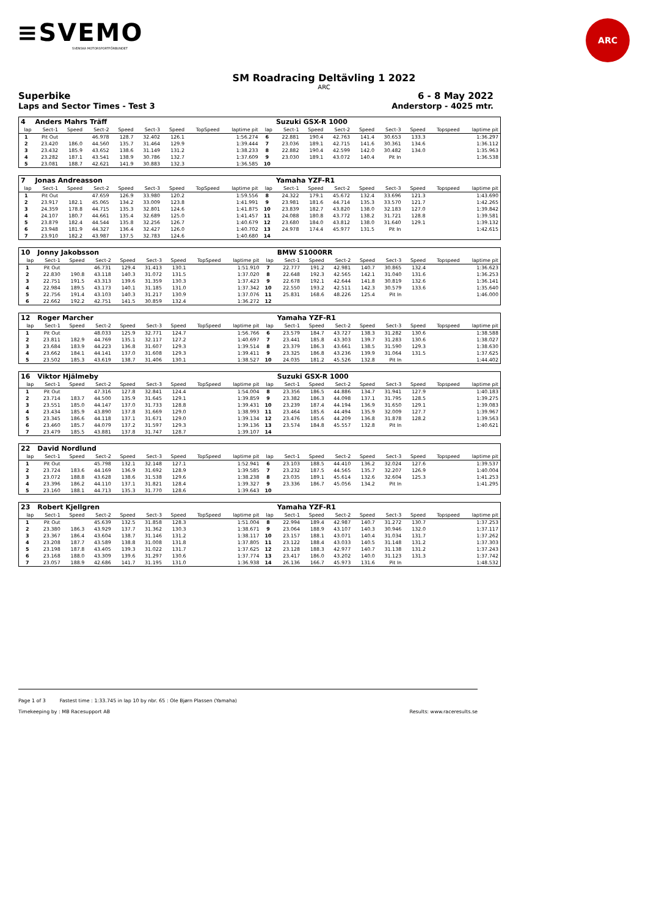≡SVEMO
SVENSKA MOTORSPORTFÖRBUNDET
ARC
SM Roadracing Deltävling 1 2022
ARC
Superbike 6 - 8 May 2022
Laps and Sector Times - Test 3 Anderstorp - 4025 mtr.
| 4 | Anders Mahrs Träff | | | | | | | | | Suzuki GSX-R 1000 | | | | | | | |
| lap | Sect-1 | Speed | Sect-2 | Speed | Sect-3 | Speed | TopSpeed | laptime pit | lap | Sect-1 | Speed | Sect-2 | Speed | Sect-3 | Speed | Topspeed | laptime pit |
| 1 | Pit Out | | 46.978 | 128.7 | 32.402 | 126.1 | | 1:56.274 | 6 | 22.881 | 190.4 | 42.763 | 141.4 | 30.653 | 133.3 | | 1:36.297 |
| 2 | 23.420 | 186.0 | 44.560 | 135.7 | 31.464 | 129.9 | | 1:39.444 | 7 | 23.036 | 189.1 | 42.715 | 141.6 | 30.361 | 134.6 | | 1:36.112 |
| 3 | 23.432 | 185.9 | 43.652 | 138.6 | 31.149 | 131.2 | | 1:38.233 | 8 | 22.882 | 190.4 | 42.599 | 142.0 | 30.482 | 134.0 | | 1:35.963 |
| 4 | 23.282 | 187.1 | 43.541 | 138.9 | 30.786 | 132.7 | | 1:37.609 | 9 | 23.030 | 189.1 | 43.072 | 140.4 | Pit In | | | 1:36.538 |
| 5 | 23.081 | 188.7 | 42.621 | 141.9 | 30.883 | 132.3 | | 1:36.585 | 10 | | | | | | | | |
| 7 | Jonas Andreasson | | | | | | | | | Yamaha YZF-R1 | | | | | | | |
| lap | Sect-1 | Speed | Sect-2 | Speed | Sect-3 | Speed | TopSpeed | laptime pit | lap | Sect-1 | Speed | Sect-2 | Speed | Sect-3 | Speed | Topspeed | laptime pit |
| 1 | Pit Out | | 47.659 | 126.9 | 33.980 | 120.2 | | 1:59.556 | 8 | 24.322 | 179.1 | 45.672 | 132.4 | 33.696 | 121.3 | | 1:43.690 |
| 2 | 23.917 | 182.1 | 45.065 | 134.2 | 33.009 | 123.8 | | 1:41.991 | 9 | 23.981 | 181.6 | 44.714 | 135.3 | 33.570 | 121.7 | | 1:42.265 |
| 3 | 24.359 | 178.8 | 44.715 | 135.3 | 32.801 | 124.6 | | 1:41.875 | 10 | 23.839 | 182.7 | 43.820 | 138.0 | 32.183 | 127.0 | | 1:39.842 |
| 4 | 24.107 | 180.7 | 44.661 | 135.4 | 32.689 | 125.0 | | 1:41.457 | 11 | 24.088 | 180.8 | 43.772 | 138.2 | 31.721 | 128.8 | | 1:39.581 |
| 5 | 23.879 | 182.4 | 44.544 | 135.8 | 32.256 | 126.7 | | 1:40.679 | 12 | 23.680 | 184.0 | 43.812 | 138.0 | 31.640 | 129.1 | | 1:39.132 |
| 6 | 23.948 | 181.9 | 44.327 | 136.4 | 32.427 | 126.0 | | 1:40.702 | 13 | 24.978 | 174.4 | 45.977 | 131.5 | Pit In | | | 1:42.615 |
| 7 | 23.910 | 182.2 | 43.987 | 137.5 | 32.783 | 124.6 | | 1:40.680 | 14 | | | | | | | | |
| 10 | Jonny Jakobsson | | | | | | | | | BMW S1000RR | | | | | | | |
| lap | Sect-1 | Speed | Sect-2 | Speed | Sect-3 | Speed | TopSpeed | laptime pit | lap | Sect-1 | Speed | Sect-2 | Speed | Sect-3 | Speed | Topspeed | laptime pit |
| 1 | Pit Out | | 46.731 | 129.4 | 31.413 | 130.1 | | 1:51.910 | 7 | 22.777 | 191.2 | 42.981 | 140.7 | 30.865 | 132.4 | | 1:36.623 |
| 2 | 22.830 | 190.8 | 43.118 | 140.3 | 31.072 | 131.5 | | 1:37.020 | 8 | 22.648 | 192.3 | 42.565 | 142.1 | 31.040 | 131.6 | | 1:36.253 |
| 3 | 22.751 | 191.5 | 43.313 | 139.6 | 31.359 | 130.3 | | 1:37.423 | 9 | 22.678 | 192.1 | 42.644 | 141.8 | 30.819 | 132.6 | | 1:36.141 |
| 4 | 22.984 | 189.5 | 43.173 | 140.1 | 31.185 | 131.0 | | 1:37.342 | 10 | 22.550 | 193.2 | 42.511 | 142.3 | 30.579 | 133.6 | | 1:35.640 |
| 5 | 22.756 | 191.4 | 43.103 | 140.3 | 31.217 | 130.9 | | 1:37.076 | 11 | 25.831 | 168.6 | 48.226 | 125.4 | Pit In | | | 1:46.000 |
| 6 | 22.662 | 192.2 | 42.751 | 141.5 | 30.859 | 132.4 | | 1:36.272 | 12 | | | | | | | | |
| 12 | Roger Marcher | | | | | | | | | Yamaha YZF-R1 | | | | | | | |
| lap | Sect-1 | Speed | Sect-2 | Speed | Sect-3 | Speed | TopSpeed | laptime pit | lap | Sect-1 | Speed | Sect-2 | Speed | Sect-3 | Speed | Topspeed | laptime pit |
| 1 | Pit Out | | 48.033 | 125.9 | 32.771 | 124.7 | | 1:56.766 | 6 | 23.579 | 184.7 | 43.727 | 138.3 | 31.282 | 130.6 | | 1:38.588 |
| 2 | 23.811 | 182.9 | 44.769 | 135.1 | 32.117 | 127.2 | | 1:40.697 | 7 | 23.441 | 185.8 | 43.303 | 139.7 | 31.283 | 130.6 | | 1:38.027 |
| 3 | 23.684 | 183.9 | 44.223 | 136.8 | 31.607 | 129.3 | | 1:39.514 | 8 | 23.379 | 186.3 | 43.661 | 138.5 | 31.590 | 129.3 | | 1:38.630 |
| 4 | 23.662 | 184.1 | 44.141 | 137.0 | 31.608 | 129.3 | | 1:39.411 | 9 | 23.325 | 186.8 | 43.236 | 139.9 | 31.064 | 131.5 | | 1:37.625 |
| 5 | 23.502 | 185.3 | 43.619 | 138.7 | 31.406 | 130.1 | | 1:38.527 | 10 | 24.035 | 181.2 | 45.526 | 132.8 | Pit In | | | 1:44.402 |
| 16 | Viktor Hjälmeby | | | | | | | | | Suzuki GSX-R 1000 | | | | | | | |
| lap | Sect-1 | Speed | Sect-2 | Speed | Sect-3 | Speed | TopSpeed | laptime pit | lap | Sect-1 | Speed | Sect-2 | Speed | Sect-3 | Speed | Topspeed | laptime pit |
| 1 | Pit Out | | 47.316 | 127.8 | 32.841 | 124.4 | | 1:54.004 | 8 | 23.356 | 186.5 | 44.886 | 134.7 | 31.941 | 127.9 | | 1:40.183 |
| 2 | 23.714 | 183.7 | 44.500 | 135.9 | 31.645 | 129.1 | | 1:39.859 | 9 | 23.382 | 186.3 | 44.098 | 137.1 | 31.795 | 128.5 | | 1:39.275 |
| 3 | 23.551 | 185.0 | 44.147 | 137.0 | 31.733 | 128.8 | | 1:39.431 | 10 | 23.239 | 187.4 | 44.194 | 136.9 | 31.650 | 129.1 | | 1:39.083 |
| 4 | 23.434 | 185.9 | 43.890 | 137.8 | 31.669 | 129.0 | | 1:38.993 | 11 | 23.464 | 185.6 | 44.494 | 135.9 | 32.009 | 127.7 | | 1:39.967 |
| 5 | 23.345 | 186.6 | 44.118 | 137.1 | 31.671 | 129.0 | | 1:39.134 | 12 | 23.476 | 185.6 | 44.209 | 136.8 | 31.878 | 128.2 | | 1:39.563 |
| 6 | 23.460 | 185.7 | 44.079 | 137.2 | 31.597 | 129.3 | | 1:39.136 | 13 | 23.574 | 184.8 | 45.557 | 132.8 | Pit In | | | 1:40.621 |
| 7 | 23.479 | 185.5 | 43.881 | 137.8 | 31.747 | 128.7 | | 1:39.107 | 14 | | | | | | | | |
| 22 | David Nordlund | | | | | | | | | | | | | | | | |
| lap | Sect-1 | Speed | Sect-2 | Speed | Sect-3 | Speed | TopSpeed | laptime pit | lap | Sect-1 | Speed | Sect-2 | Speed | Sect-3 | Speed | Topspeed | laptime pit |
| 1 | Pit Out | | 45.798 | 132.1 | 32.148 | 127.1 | | 1:52.941 | 6 | 23.103 | 188.5 | 44.410 | 136.2 | 32.024 | 127.6 | | 1:39.537 |
| 2 | 23.724 | 183.6 | 44.169 | 136.9 | 31.692 | 128.9 | | 1:39.585 | 7 | 23.232 | 187.5 | 44.565 | 135.7 | 32.207 | 126.9 | | 1:40.004 |
| 3 | 23.072 | 188.8 | 43.628 | 138.6 | 31.538 | 129.6 | | 1:38.238 | 8 | 23.035 | 189.1 | 45.614 | 132.6 | 32.604 | 125.3 | | 1:41.253 |
| 4 | 23.396 | 186.2 | 44.110 | 137.1 | 31.821 | 128.4 | | 1:39.327 | 9 | 23.336 | 186.7 | 45.056 | 134.2 | Pit In | | | 1:41.295 |
| 5 | 23.160 | 188.1 | 44.713 | 135.3 | 31.770 | 128.6 | | 1:39.643 | 10 | | | | | | | | |
| 23 | Robert Kjellgren | | | | | | | | | Yamaha YZF-R1 | | | | | | | |
| lap | Sect-1 | Speed | Sect-2 | Speed | Sect-3 | Speed | TopSpeed | laptime pit | lap | Sect-1 | Speed | Sect-2 | Speed | Sect-3 | Speed | Topspeed | laptime pit |
| 1 | Pit Out | | 45.639 | 132.5 | 31.858 | 128.3 | | 1:51.004 | 8 | 22.994 | 189.4 | 42.987 | 140.7 | 31.272 | 130.7 | | 1:37.253 |
| 2 | 23.380 | 186.3 | 43.929 | 137.7 | 31.362 | 130.3 | | 1:38.671 | 9 | 23.064 | 188.9 | 43.107 | 140.3 | 30.946 | 132.0 | | 1:37.117 |
| 3 | 23.367 | 186.4 | 43.604 | 138.7 | 31.146 | 131.2 | | 1:38.117 | 10 | 23.157 | 188.1 | 43.071 | 140.4 | 31.034 | 131.7 | | 1:37.262 |
| 4 | 23.208 | 187.7 | 43.589 | 138.8 | 31.008 | 131.8 | | 1:37.805 | 11 | 23.122 | 188.4 | 43.033 | 140.5 | 31.148 | 131.2 | | 1:37.303 |
| 5 | 23.198 | 187.8 | 43.405 | 139.3 | 31.022 | 131.7 | | 1:37.625 | 12 | 23.128 | 188.3 | 42.977 | 140.7 | 31.138 | 131.2 | | 1:37.243 |
| 6 | 23.168 | 188.0 | 43.309 | 139.6 | 31.297 | 130.6 | | 1:37.774 | 13 | 23.417 | 186.0 | 43.202 | 140.0 | 31.123 | 131.3 | | 1:37.742 |
| 7 | 23.057 | 188.9 | 42.686 | 141.7 | 31.195 | 131.0 | | 1:36.938 | 14 | 26.136 | 166.7 | 45.973 | 131.6 | Pit In | | | 1:48.532 |
Page 1 of 3 Fastest time : 1:33.745 in lap 10 by nbr. 65 : Ole Bjørn Plassen (Yamaha)
Timekeeping by : MB Racesupport AB
Results: www.raceresults.se